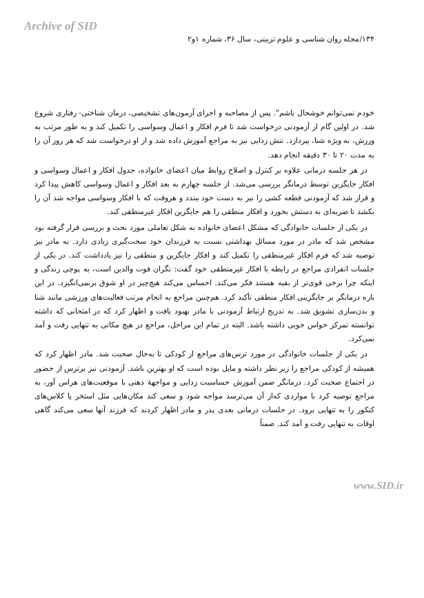Archive of SID
۱۳۴/مجله روان شناسی و علوم تربیتی، سال ۳۶، شماره ۱و۲
خودم نمی‌توانم خوشحال باشم". پس از مصاحبه و اجرای آزمون‌های تشخیصی، درمان شناختی- رفتاری شروع شد. در اولین گام از آزمودنی درخواست شد تا فرم افکار و اعمال وسواسی را تکمیل کند و به طور مرتب به ورزش، به ویژه شنا، بپردازد. تنش زدایی نیز به مراجع آموزش داده شد و از او درخواست شد که هر روز آن را به مدت ۲۰ تا ۳۰ دقیقه انجام دهد.
در هر جلسه درمانی علاوه بر کنترل و اصلاح روابط میان اعضای خانواده، جدول افکار و اعمال وسواسی و افکار جایگزین توسط درمانگر بررسی می‌شد. از جلسه چهارم به بعد افکار و اعمال وسواسی کاهش پیدا کرد و قرار شد که آزمودنی قطعه کشی را نیز به دست خود ببندد و هروقت که با افکار وسواسی مواجه شد آن را بکشد تا ضربه‌ای به دستش بخورد و افکار منطقی را هم جایگزین افکار غیرمنطقی کند.
در یکی از جلسات خانوادگی که مشکل اعضای خانواده به شکل تعاملی مورد بحث و بررسی قرار گرفته بود مشخص شد که مادر در مورد مسائل بهداشتی نسبت به فرزندان خود سخت‌گیری زیادی دارد. به مادر نیز توصیه شد که فرم افکار غیرمنطقی را تکمیل کند و افکار جایگزین و منطقی را نیز یادداشت کند. در یکی از جلسات انفرادی مراجع در رابطه با افکار غیرمنطقی خود گفت: نگران فوت والدین است، به پوچی زندگی و اینکه چرا برخی قوی‌تر از بقیه هستند فکر می‌کند. احساس می‌کند هیچ‌چیز در او شوق برنمی‌انگیزد. در این باره درمانگر بر جایگزینی افکار منطقی تأکید کرد. هم‌چنین مراجع به انجام مرتب فعالیت‌های ورزشی مانند شنا و بدن‌سازی تشویق شد. به تدریج ارتباط آزمودنی با مادر بهبود یافت و اظهار کرد که در امتحانی که داشته توانسته تمرکز حواس خوبی داشته باشد. البته در تمام این مراحل، مراجع در هیچ مکانی به تنهایی رفت و آمد نمی‌کرد.
در یکی از جلسات خانوادگی در مورد ترس‌های مراجع از کودکی تا به‌حال صحبت شد. مادر اظهار کرد که همیشه از کودکی مراجع را زیر نظر داشته و مایل بوده است که او بهترین باشد. آزمودنی نیز برترس از حضور در اجتماع صحبت کرد. درمانگر ضمن آموزش حساسیت زدایی و مواجهۀ ذهنی با موقعیت‌های هراس آور، به مراجع توصیه کرد با مواردی که‌از آن می‌ترسد مواجه شود و سعی کند مکان‌هایی مثل استخر یا کلاس‌های کنکور را به تنهایی برود. در جلسات درمانی بعدی پدر و مادر اظهار کردند که فرزند آنها سعی می‌کند گاهی اوقات به تنهایی رفت و آمد کند. ضمناً
www.SID.ir